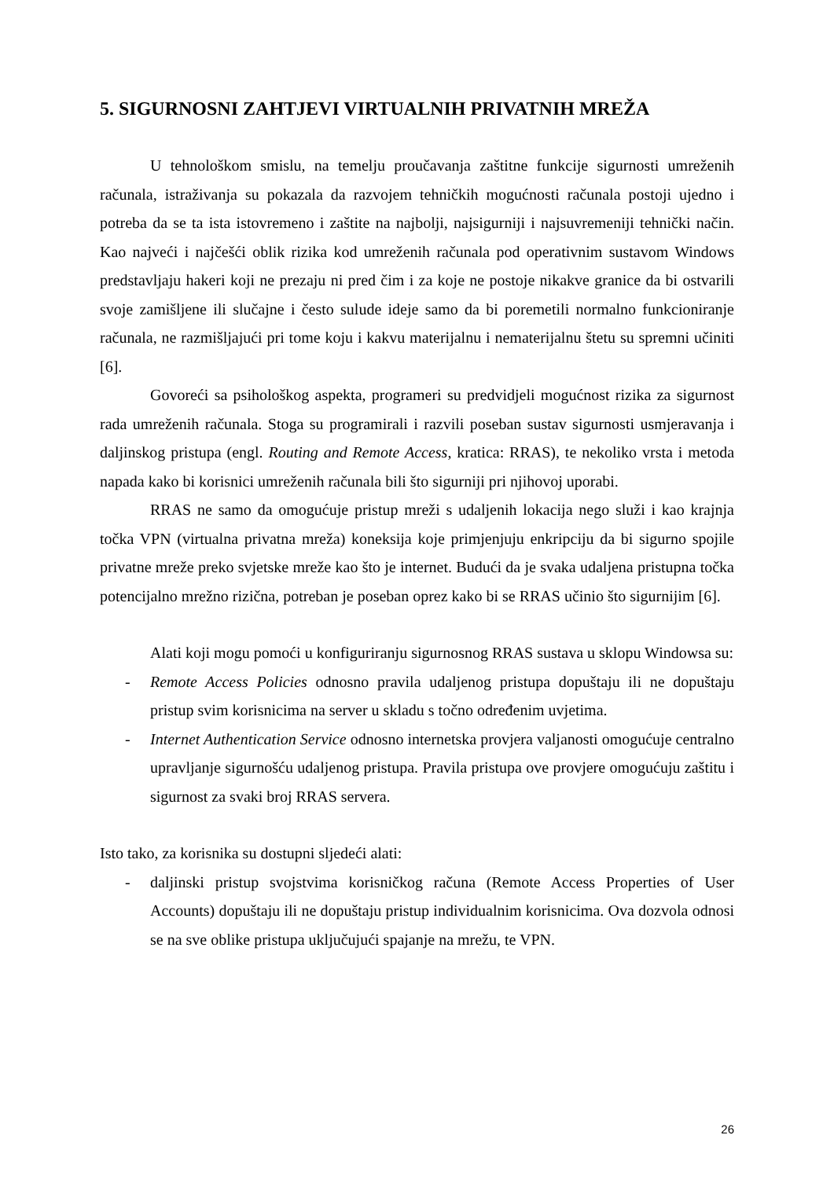5. SIGURNOSNI ZAHTJEVI VIRTUALNIH PRIVATNIH MREŽA
U tehnološkom smislu, na temelju proučavanja zaštitne funkcije sigurnosti umreženih računala, istraživanja su pokazala da razvojem tehničkih mogućnosti računala postoji ujedno i potreba da se ta ista istovremeno i zaštite na najbolji, najsigurniji i najsuvremeniji tehnički način. Kao najveći i najčešći oblik rizika kod umreženih računala pod operativnim sustavom Windows predstavljaju hakeri koji ne prezaju ni pred čim i za koje ne postoje nikakve granice da bi ostvarili svoje zamišljene ili slučajne i često sulude ideje samo da bi poremetili normalno funkcioniranje računala, ne razmišljajući pri tome koju i kakvu materijalnu i nematerijalnu štetu su spremni učiniti [6].
Govoreći sa psihološkog aspekta, programeri su predvidjeli mogućnost rizika za sigurnost rada umreženih računala. Stoga su programirali i razvili poseban sustav sigurnosti usmjeravanja i daljinskog pristupa (engl. Routing and Remote Access, kratica: RRAS), te nekoliko vrsta i metoda napada kako bi korisnici umreženih računala bili što sigurniji pri njihovoj uporabi.
RRAS ne samo da omogućuje pristup mreži s udaljenih lokacija nego služi i kao krajnja točka VPN (virtualna privatna mreža) koneksija koje primjenjuju enkripciju da bi sigurno spojile privatne mreže preko svjetske mreže kao što je internet. Budući da je svaka udaljena pristupna točka potencijalno mrežno rizična, potreban je poseban oprez kako bi se RRAS učinio što sigurnijim [6].
Alati koji mogu pomoći u konfiguriranju sigurnosnog RRAS sustava u sklopu Windowsa su:
- Remote Access Policies odnosno pravila udaljenog pristupa dopuštaju ili ne dopuštaju pristup svim korisnicima na server u skladu s točno određenim uvjetima.
- Internet Authentication Service odnosno internetska provjera valjanosti omogućuje centralno upravljanje sigurnošću udaljenog pristupa. Pravila pristupa ove provjere omogućuju zaštitu i sigurnost za svaki broj RRAS servera.
Isto tako, za korisnika su dostupni sljedeći alati:
- daljinski pristup svojstvima korisničkog računa (Remote Access Properties of User Accounts) dopuštaju ili ne dopuštaju pristup individualnim korisnicima. Ova dozvola odnosi se na sve oblike pristupa uključujući spajanje na mrežu, te VPN.
26